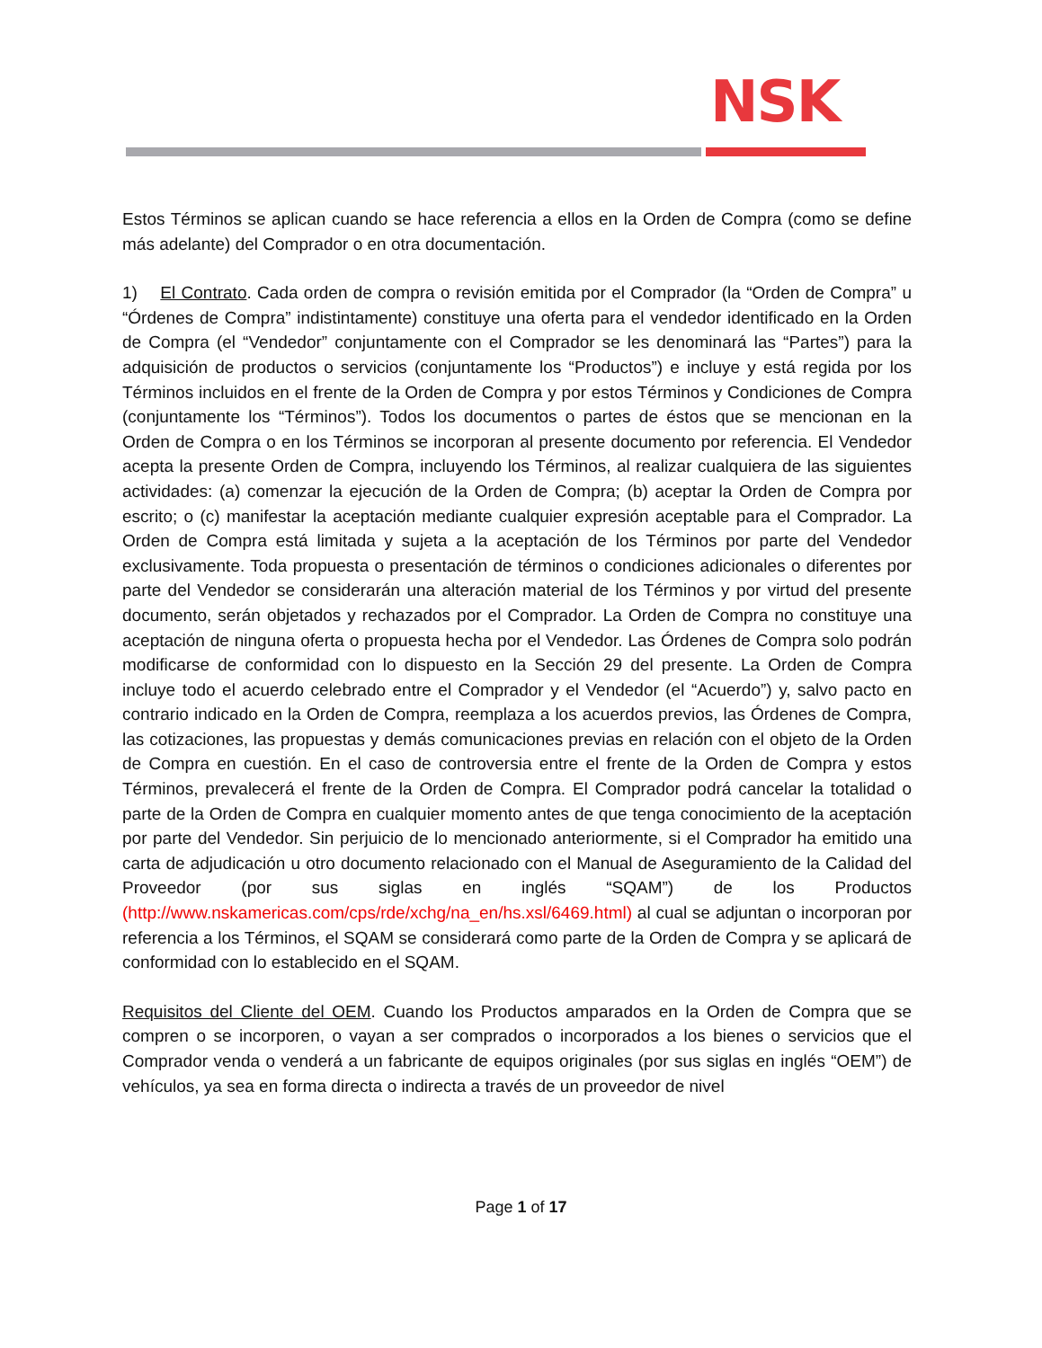NSK
Estos Términos se aplican cuando se hace referencia a ellos en la Orden de Compra (como se define más adelante) del Comprador o en otra documentación.
1) El Contrato. Cada orden de compra o revisión emitida por el Comprador (la “Orden de Compra” u “Órdenes de Compra” indistintamente) constituye una oferta para el vendedor identificado en la Orden de Compra (el “Vendedor” conjuntamente con el Comprador se les denominará las “Partes”) para la adquisición de productos o servicios (conjuntamente los “Productos”) e incluye y está regida por los Términos incluidos en el frente de la Orden de Compra y por estos Términos y Condiciones de Compra (conjuntamente los “Términos”). Todos los documentos o partes de éstos que se mencionan en la Orden de Compra o en los Términos se incorporan al presente documento por referencia. El Vendedor acepta la presente Orden de Compra, incluyendo los Términos, al realizar cualquiera de las siguientes actividades: (a) comenzar la ejecución de la Orden de Compra; (b) aceptar la Orden de Compra por escrito; o (c) manifestar la aceptación mediante cualquier expresión aceptable para el Comprador. La Orden de Compra está limitada y sujeta a la aceptación de los Términos por parte del Vendedor exclusivamente. Toda propuesta o presentación de términos o condiciones adicionales o diferentes por parte del Vendedor se considerarán una alteración material de los Términos y por virtud del presente documento, serán objetados y rechazados por el Comprador. La Orden de Compra no constituye una aceptación de ninguna oferta o propuesta hecha por el Vendedor. Las Órdenes de Compra solo podrán modificarse de conformidad con lo dispuesto en la Sección 29 del presente. La Orden de Compra incluye todo el acuerdo celebrado entre el Comprador y el Vendedor (el “Acuerdo”) y, salvo pacto en contrario indicado en la Orden de Compra, reemplaza a los acuerdos previos, las Órdenes de Compra, las cotizaciones, las propuestas y demás comunicaciones previas en relación con el objeto de la Orden de Compra en cuestión. En el caso de controversia entre el frente de la Orden de Compra y estos Términos, prevalecerá el frente de la Orden de Compra. El Comprador podrá cancelar la totalidad o parte de la Orden de Compra en cualquier momento antes de que tenga conocimiento de la aceptación por parte del Vendedor. Sin perjuicio de lo mencionado anteriormente, si el Comprador ha emitido una carta de adjudicación u otro documento relacionado con el Manual de Aseguramiento de la Calidad del Proveedor (por sus siglas en inglés “SQAM”) de los Productos (http://www.nskamericas.com/cps/rde/xchg/na_en/hs.xsl/6469.html) al cual se adjuntan o incorporan por referencia a los Términos, el SQAM se considerará como parte de la Orden de Compra y se aplicará de conformidad con lo establecido en el SQAM.
Requisitos del Cliente del OEM. Cuando los Productos amparados en la Orden de Compra que se compren o se incorporen, o vayan a ser comprados o incorporados a los bienes o servicios que el Comprador venda o venderá a un fabricante de equipos originales (por sus siglas en inglés “OEM”) de vehículos, ya sea en forma directa o indirecta a través de un proveedor de nivel
Page 1 of 17